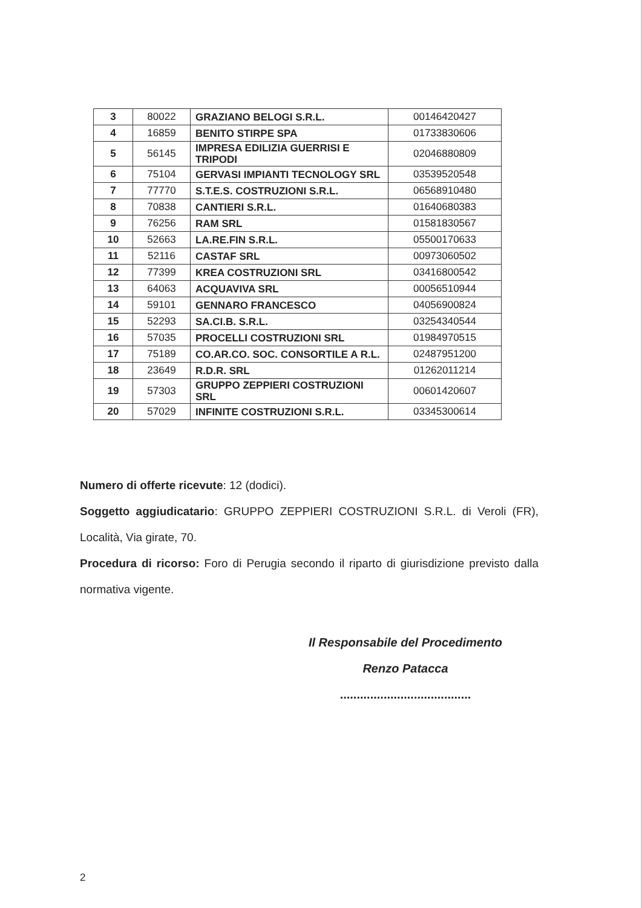| 3 | 80022 | GRAZIANO BELOGI S.R.L. | 00146420427 |
| 4 | 16859 | BENITO STIRPE SPA | 01733830606 |
| 5 | 56145 | IMPRESA EDILIZIA GUERRISI E TRIPODI | 02046880809 |
| 6 | 75104 | GERVASI IMPIANTI TECNOLOGY SRL | 03539520548 |
| 7 | 77770 | S.T.E.S. COSTRUZIONI S.R.L. | 06568910480 |
| 8 | 70838 | CANTIERI S.R.L. | 01640680383 |
| 9 | 76256 | RAM SRL | 01581830567 |
| 10 | 52663 | LA.RE.FIN S.R.L. | 05500170633 |
| 11 | 52116 | CASTAF SRL | 00973060502 |
| 12 | 77399 | KREA COSTRUZIONI SRL | 03416800542 |
| 13 | 64063 | ACQUAVIVA SRL | 00056510944 |
| 14 | 59101 | GENNARO FRANCESCO | 04056900824 |
| 15 | 52293 | SA.CI.B. S.R.L. | 03254340544 |
| 16 | 57035 | PROCELLI COSTRUZIONI SRL | 01984970515 |
| 17 | 75189 | CO.AR.CO. SOC. CONSORTILE A R.L. | 02487951200 |
| 18 | 23649 | R.D.R. SRL | 01262011214 |
| 19 | 57303 | GRUPPO ZEPPIERI COSTRUZIONI SRL | 00601420607 |
| 20 | 57029 | INFINITE COSTRUZIONI S.R.L. | 03345300614 |
Numero di offerte ricevute: 12 (dodici).
Soggetto aggiudicatario: GRUPPO ZEPPIERI COSTRUZIONI S.R.L. di Veroli (FR), Località, Via girate, 70.
Procedura di ricorso: Foro di Perugia secondo il riparto di giurisdizione previsto dalla normativa vigente.
Il Responsabile del Procedimento
Renzo Patacca
.......................................
2